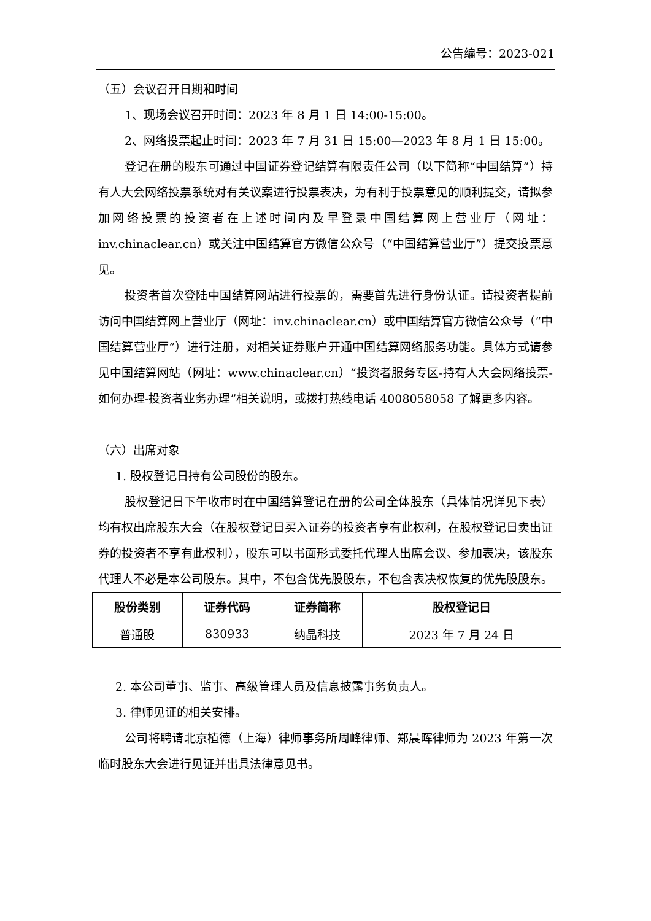公告编号：2023-021
（五）会议召开日期和时间
1、现场会议召开时间：2023 年 8 月 1 日 14:00-15:00。
2、网络投票起止时间：2023 年 7 月 31 日 15:00—2023 年 8 月 1 日 15:00。
登记在册的股东可通过中国证券登记结算有限责任公司（以下简称“中国结算”）持有人大会网络投票系统对有关议案进行投票表决，为有利于投票意见的顺利提交，请拟参加网络投票的投资者在上述时间内及早登录中国结算网上营业厅（网址：inv.chinaclear.cn）或关注中国结算官方微信公众号（“中国结算营业厅”）提交投票意见。
投资者首次登陆中国结算网站进行投票的，需要首先进行身份认证。请投资者提前访问中国结算网上营业厅（网址：inv.chinaclear.cn）或中国结算官方微信公众号（“中国结算营业厅”）进行注册，对相关证券账户开通中国结算网络服务功能。具体方式请参见中国结算网站（网址：www.chinaclear.cn）“投资者服务专区-持有人大会网络投票-如何办理-投资者业务办理”相关说明，或拨打热线电话 4008058058 了解更多内容。
（六）出席对象
1. 股权登记日持有公司股份的股东。
股权登记日下午收市时在中国结算登记在册的公司全体股东（具体情况详见下表）均有权出席股东大会（在股权登记日买入证券的投资者享有此权利，在股权登记日卖出证券的投资者不享有此权利），股东可以书面形式委托代理人出席会议、参加表决，该股东代理人不必是本公司股东。其中，不包含优先股股东，不包含表决权恢复的优先股股东。
| 股份类别 | 证券代码 | 证券简称 | 股权登记日 |
| --- | --- | --- | --- |
| 普通股 | 830933 | 纳晶科技 | 2023 年 7 月 24 日 |
2. 本公司董事、监事、高级管理人员及信息披露事务负责人。
3. 律师见证的相关安排。
公司将聘请北京植德（上海）律师事务所周峰律师、郑晨晖律师为 2023 年第一次临时股东大会进行见证并出具法律意见书。